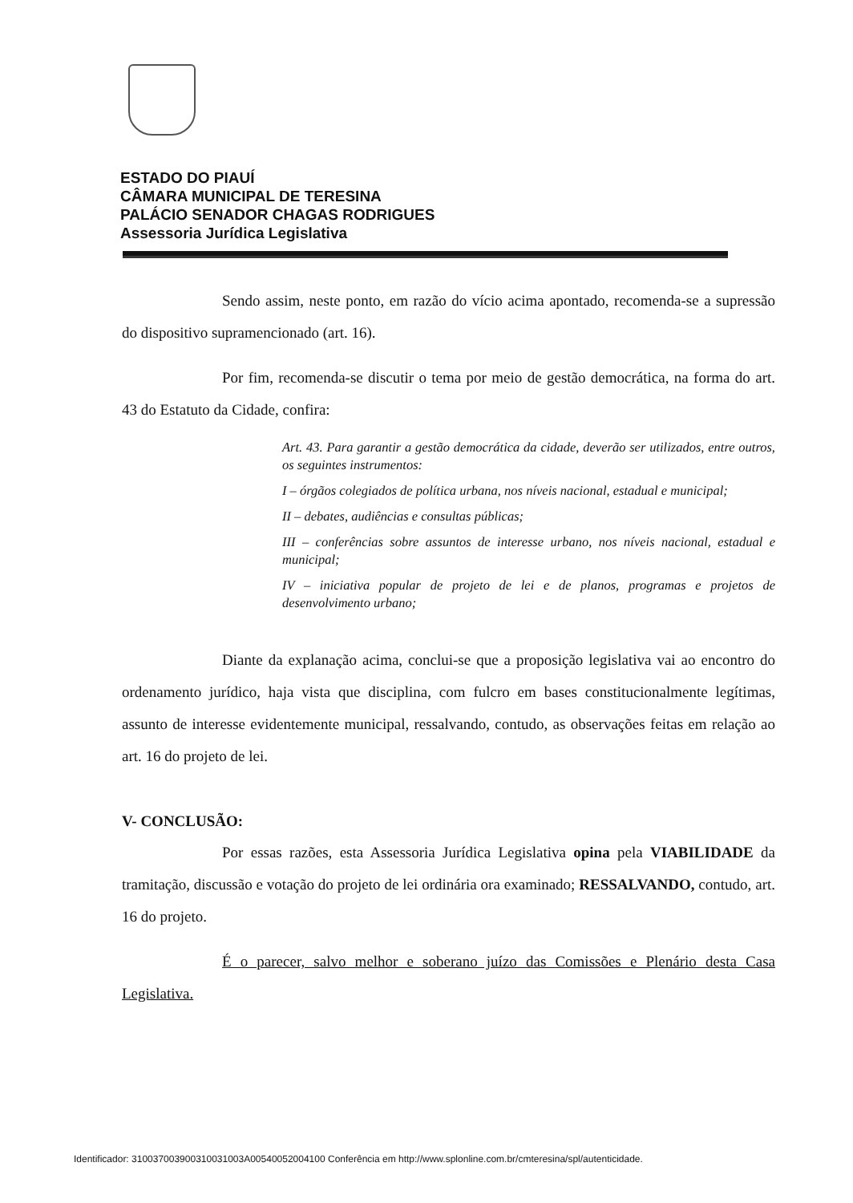ESTADO DO PIAUÍ
CÂMARA MUNICIPAL DE TERESINA
PALÁCIO SENADOR CHAGAS RODRIGUES
Assessoria Jurídica Legislativa
Sendo assim, neste ponto, em razão do vício acima apontado, recomenda-se a supressão do dispositivo supramencionado (art. 16).
Por fim, recomenda-se discutir o tema por meio de gestão democrática, na forma do art. 43 do Estatuto da Cidade, confira:
Art. 43. Para garantir a gestão democrática da cidade, deverão ser utilizados, entre outros, os seguintes instrumentos:
I – órgãos colegiados de política urbana, nos níveis nacional, estadual e municipal;
II – debates, audiências e consultas públicas;
III – conferências sobre assuntos de interesse urbano, nos níveis nacional, estadual e municipal;
IV – iniciativa popular de projeto de lei e de planos, programas e projetos de desenvolvimento urbano;
Diante da explanação acima, conclui-se que a proposição legislativa vai ao encontro do ordenamento jurídico, haja vista que disciplina, com fulcro em bases constitucionalmente legítimas, assunto de interesse evidentemente municipal, ressalvando, contudo, as observações feitas em relação ao art. 16 do projeto de lei.
V- CONCLUSÃO:
Por essas razões, esta Assessoria Jurídica Legislativa opina pela VIABILIDADE da tramitação, discussão e votação do projeto de lei ordinária ora examinado; RESSALVANDO, contudo, art. 16 do projeto.
É o parecer, salvo melhor e soberano juízo das Comissões e Plenário desta Casa Legislativa.
Identificador: 310037003900310031003A00540052004100 Conferência em http://www.splonline.com.br/cmteresina/spl/autenticidade.